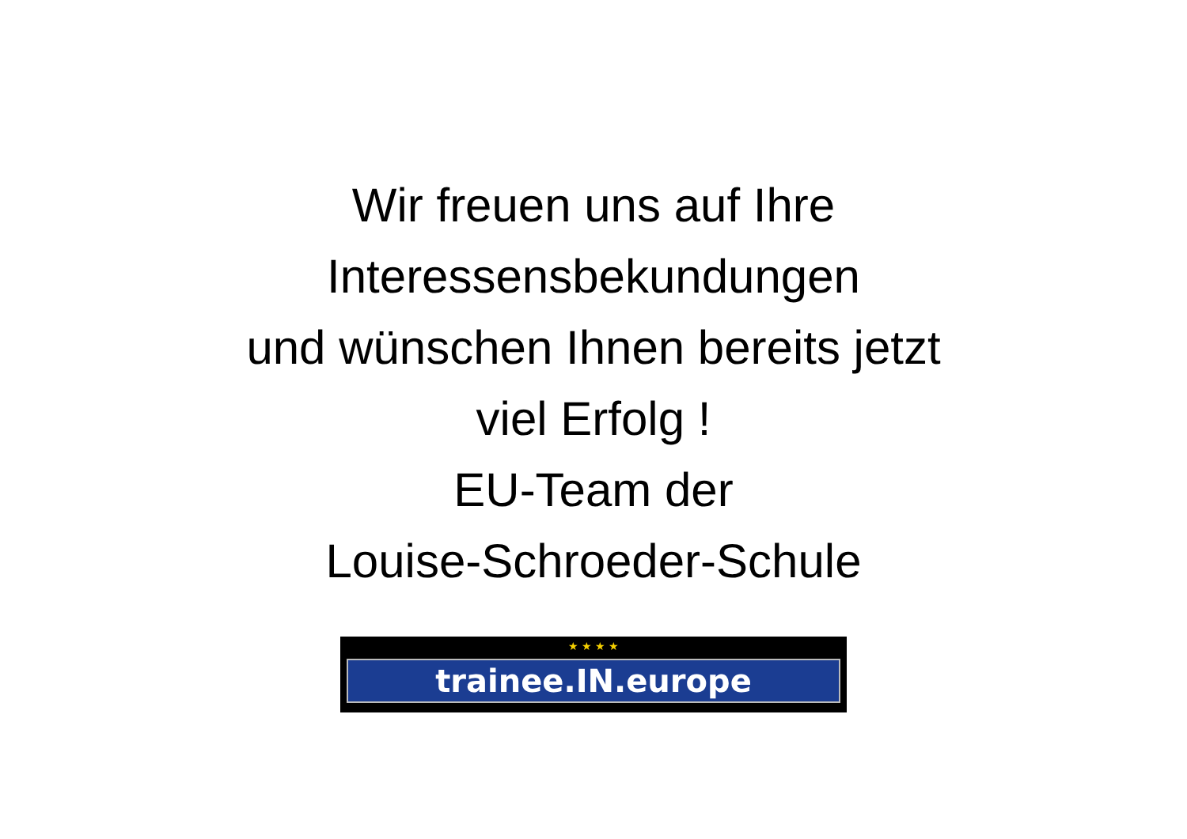Wir freuen uns auf Ihre
Interessensbekundungen
und wünschen Ihnen bereits jetzt
viel Erfolg !
EU-Team der
Louise-Schroeder-Schule
★ ★ ★ ★
trainee.IN.europe